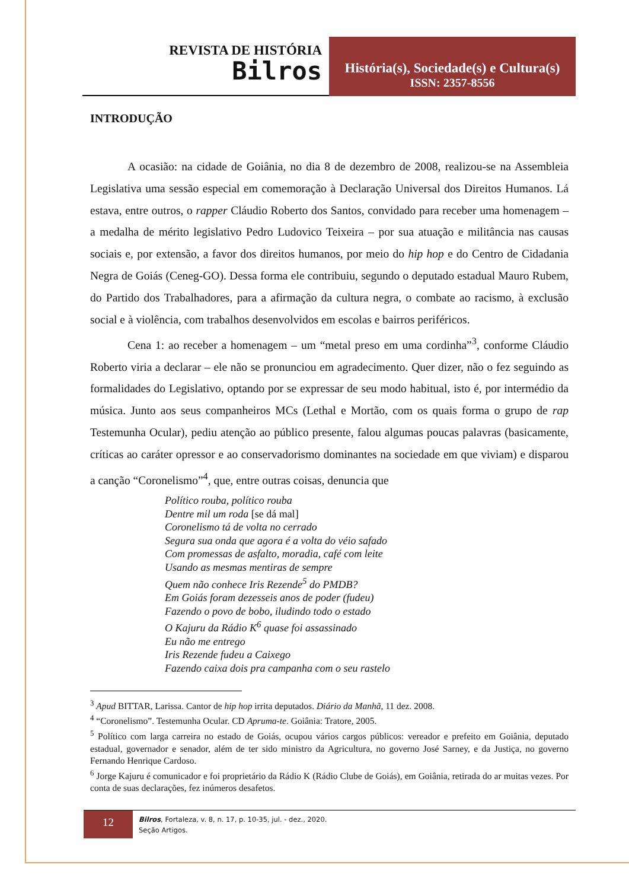REVISTA DE HISTÓRIA
Bilros
História(s), Sociedade(s) e Cultura(s)
ISSN: 2357-8556
INTRODUÇÃO
A ocasião: na cidade de Goiânia, no dia 8 de dezembro de 2008, realizou-se na Assembleia Legislativa uma sessão especial em comemoração à Declaração Universal dos Direitos Humanos. Lá estava, entre outros, o rapper Cláudio Roberto dos Santos, convidado para receber uma homenagem – a medalha de mérito legislativo Pedro Ludovico Teixeira – por sua atuação e militância nas causas sociais e, por extensão, a favor dos direitos humanos, por meio do hip hop e do Centro de Cidadania Negra de Goiás (Ceneg-GO). Dessa forma ele contribuiu, segundo o deputado estadual Mauro Rubem, do Partido dos Trabalhadores, para a afirmação da cultura negra, o combate ao racismo, à exclusão social e à violência, com trabalhos desenvolvidos em escolas e bairros periféricos.
Cena 1: ao receber a homenagem – um “metal preso em uma cordinha”<sup>3</sup>, conforme Cláudio Roberto viria a declarar – ele não se pronunciou em agradecimento. Quer dizer, não o fez seguindo as formalidades do Legislativo, optando por se expressar de seu modo habitual, isto é, por intermédio da música. Junto aos seus companheiros MCs (Lethal e Mortão, com os quais forma o grupo de rap Testemunha Ocular), pediu atenção ao público presente, falou algumas poucas palavras (basicamente, críticas ao caráter opressor e ao conservadorismo dominantes na sociedade em que viviam) e disparou a canção “Coronelismo”<sup>4</sup>, que, entre outras coisas, denuncia que
Político rouba, político rouba
Dentre mil um roda [se dá mal]
Coronelismo tá de volta no cerrado
Segura sua onda que agora é a volta do véio safado
Com promessas de asfalto, moradia, café com leite
Usando as mesmas mentiras de sempre
Quem não conhece Iris Rezende<sup>5</sup> do PMDB?
Em Goiás foram dezesseis anos de poder (fudeu)
Fazendo o povo de bobo, iludindo todo o estado
O Kajuru da Rádio K<sup>6</sup> quase foi assassinado
Eu não me entrego
Iris Rezende fudeu a Caixego
Fazendo caixa dois pra campanha com o seu rastelo
<sup>3</sup> Apud BITTAR, Larissa. Cantor de hip hop irrita deputados. Diário da Manhã, 11 dez. 2008.
<sup>4</sup> “Coronelismo”. Testemunha Ocular. CD Apruma-te. Goiânia: Tratore, 2005.
<sup>5</sup> Político com larga carreira no estado de Goiás, ocupou vários cargos públicos: vereador e prefeito em Goiânia, deputado estadual, governador e senador, além de ter sido ministro da Agricultura, no governo José Sarney, e da Justiça, no governo Fernando Henrique Cardoso.
<sup>6</sup> Jorge Kajuru é comunicador e foi proprietário da Rádio K (Rádio Clube de Goiás), em Goiânia, retirada do ar muitas vezes. Por conta de suas declarações, fez inúmeros desafetos.
12
Bilros, Fortaleza, v. 8, n. 17, p. 10-35, jul. - dez., 2020.
Seção Artigos.